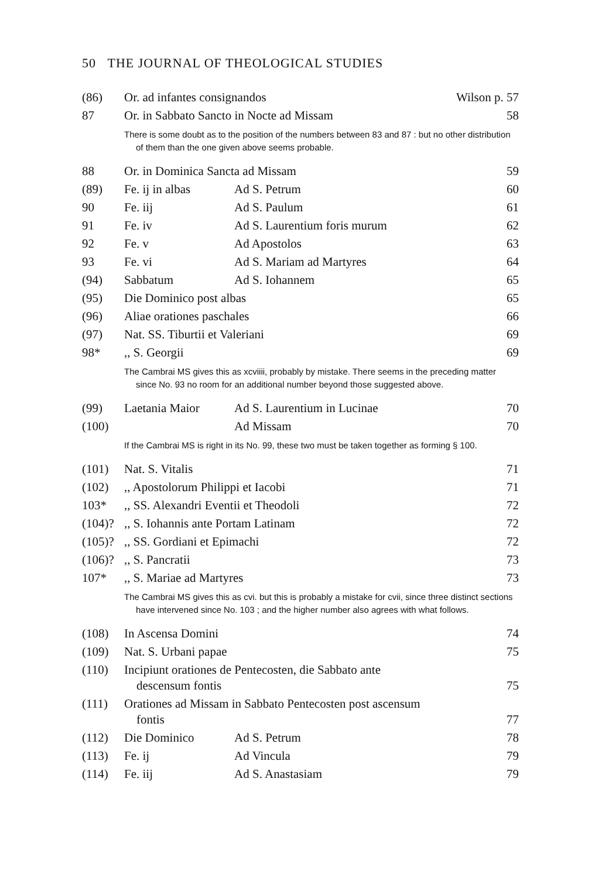50 THE JOURNAL OF THEOLOGICAL STUDIES
| (86) | Or. ad infantes consignandos | | Wilson p. 57 |
| 87 | Or. in Sabbato Sancto in Nocte ad Missam | | 58 |
| | There is some doubt as to the position of the numbers between 83 and 87 : but no other distribution of them than the one given above seems probable. | | |
| 88 | Or. in Dominica Sancta ad Missam | | 59 |
| (89) | Fe. ij in albas | Ad S. Petrum | 60 |
| 90 | Fe. iij | Ad S. Paulum | 61 |
| 91 | Fe. iv | Ad S. Laurentium foris murum | 62 |
| 92 | Fe. v | Ad Apostolos | 63 |
| 93 | Fe. vi | Ad S. Mariam ad Martyres | 64 |
| (94) | Sabbatum | Ad S. Iohannem | 65 |
| (95) | Die Dominico post albas | | 65 |
| (96) | Aliae orationes paschales | | 66 |
| (97) | Nat. SS. Tiburtii et Valeriani | | 69 |
| 98* | ,, S. Georgii | | 69 |
| | The Cambrai MS gives this as xcviiii, probably by mistake. There seems in the preceding matter since No. 93 no room for an additional number beyond those suggested above. | | |
| (99) | Laetania Maior | Ad S. Laurentium in Lucinae | 70 |
| (100) | | Ad Missam | 70 |
| | If the Cambrai MS is right in its No. 99, these two must be taken together as forming § 100. | | |
| (101) | Nat. S. Vitalis | | 71 |
| (102) | ,, Apostolorum Philippi et Iacobi | | 71 |
| 103* | ,, SS. Alexandri Eventii et Theodoli | | 72 |
| (104)? | ,, S. Iohannis ante Portam Latinam | | 72 |
| (105)? | ,, SS. Gordiani et Epimachi | | 72 |
| (106)? | ,, S. Pancratii | | 73 |
| 107* | ,, S. Mariae ad Martyres | | 73 |
| | The Cambrai MS gives this as cvi. but this is probably a mistake for cvii, since three distinct sections have intervened since No. 103 ; and the higher number also agrees with what follows. | | |
| (108) | In Ascensa Domini | | 74 |
| (109) | Nat. S. Urbani papae | | 75 |
| (110) | Incipiunt orationes de Pentecosten, die Sabbato ante descensum fontis | | 75 |
| (111) | Orationes ad Missam in Sabbato Pentecosten post ascensum fontis | | 77 |
| (112) | Die Dominico | Ad S. Petrum | 78 |
| (113) | Fe. ij | Ad Vincula | 79 |
| (114) | Fe. iij | Ad S. Anastasiam | 79 |